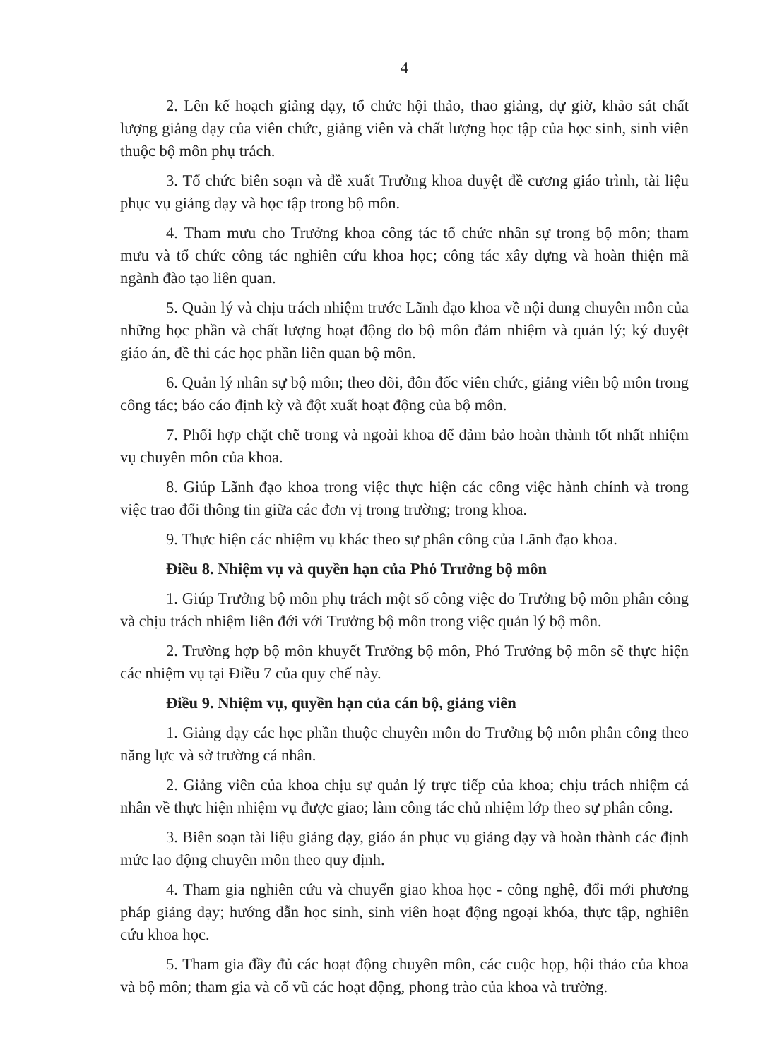4
2. Lên kế hoạch giảng dạy, tổ chức hội thảo, thao giảng, dự giờ, khảo sát chất lượng giảng dạy của viên chức, giảng viên và chất lượng học tập của học sinh, sinh viên thuộc bộ môn phụ trách.
3. Tổ chức biên soạn và đề xuất Trưởng khoa duyệt đề cương giáo trình, tài liệu phục vụ giảng dạy và học tập trong bộ môn.
4. Tham mưu cho Trưởng khoa công tác tổ chức nhân sự trong bộ môn; tham mưu và tổ chức công tác nghiên cứu khoa học; công tác xây dựng và hoàn thiện mã ngành đào tạo liên quan.
5. Quản lý và chịu trách nhiệm trước Lãnh đạo khoa về nội dung chuyên môn của những học phần và chất lượng hoạt động do bộ môn đảm nhiệm và quản lý; ký duyệt giáo án, đề thi các học phần liên quan bộ môn.
6. Quản lý nhân sự bộ môn; theo dõi, đôn đốc viên chức, giảng viên bộ môn trong công tác; báo cáo định kỳ và đột xuất hoạt động của bộ môn.
7. Phối hợp chặt chẽ trong và ngoài khoa để đảm bảo hoàn thành tốt nhất nhiệm vụ chuyên môn của khoa.
8. Giúp Lãnh đạo khoa trong việc thực hiện các công việc hành chính và trong việc trao đổi thông tin giữa các đơn vị trong trường; trong khoa.
9. Thực hiện các nhiệm vụ khác theo sự phân công của Lãnh đạo khoa.
Điều 8. Nhiệm vụ và quyền hạn của Phó Trưởng bộ môn
1. Giúp Trưởng bộ môn phụ trách một số công việc do Trưởng bộ môn phân công và chịu trách nhiệm liên đới với Trưởng bộ môn trong việc quản lý bộ môn.
2. Trường hợp bộ môn khuyết Trưởng bộ môn, Phó Trưởng bộ môn sẽ thực hiện các nhiệm vụ tại Điều 7 của quy chế này.
Điều 9. Nhiệm vụ, quyền hạn của cán bộ, giảng viên
1. Giảng dạy các học phần thuộc chuyên môn do Trưởng bộ môn phân công theo năng lực và sở trường cá nhân.
2. Giảng viên của khoa chịu sự quản lý trực tiếp của khoa; chịu trách nhiệm cá nhân về thực hiện nhiệm vụ được giao; làm công tác chủ nhiệm lớp theo sự phân công.
3. Biên soạn tài liệu giảng dạy, giáo án phục vụ giảng dạy và hoàn thành các định mức lao động chuyên môn theo quy định.
4. Tham gia nghiên cứu và chuyển giao khoa học - công nghệ, đổi mới phương pháp giảng dạy; hướng dẫn học sinh, sinh viên hoạt động ngoại khóa, thực tập, nghiên cứu khoa học.
5. Tham gia đầy đủ các hoạt động chuyên môn, các cuộc họp, hội thảo của khoa và bộ môn; tham gia và cổ vũ các hoạt động, phong trào của khoa và trường.